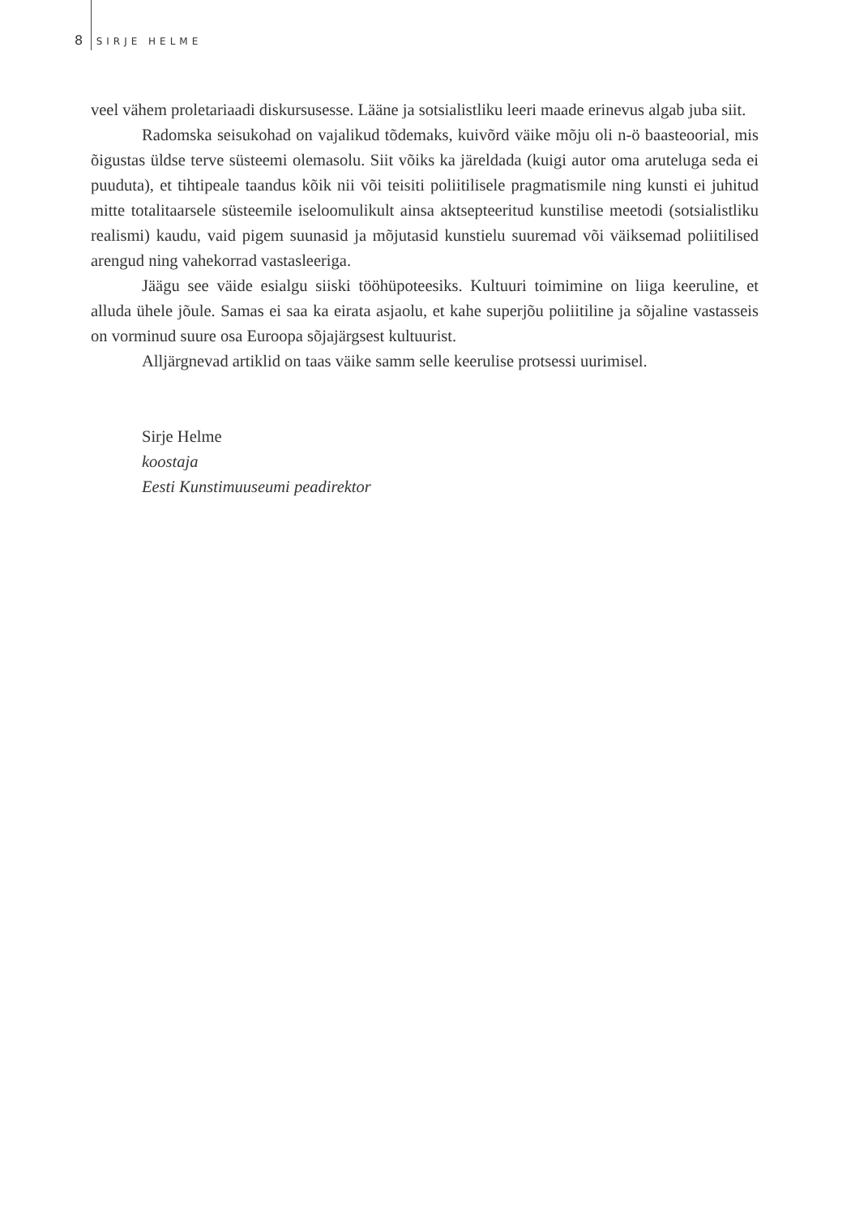8 SIRJE HELME
veel vähem proletariaadi diskursusesse. Lääne ja sotsialistliku leeri maade erinevus algab juba siit.
Radomska seisukohad on vajalikud tõdemaks, kuivõrd väike mõju oli n-ö baasteoorial, mis õigustas üldse terve süsteemi olemasolu. Siit võiks ka järeldada (kuigi autor oma aruteluga seda ei puuduta), et tihtipeale taandus kõik nii või teisiti poliitilisele pragmatismile ning kunsti ei juhitud mitte totalitaarsele süsteemile iseloomulikult ainsa aktsepteeritud kunstilise meetodi (sotsialistliku realismi) kaudu, vaid pigem suunasid ja mõjutasid kunstielu suuremad või väiksemad poliitilised arengud ning vahekorrad vastasleeriga.
Jäägu see väide esialgu siiski tööhüpoteesiks. Kultuuri toimimine on liiga keeruline, et alluda ühele jõule. Samas ei saa ka eirata asjaolu, et kahe superjõu poliitiline ja sõjaline vastasseis on vorminud suure osa Euroopa sõjajärgsest kultuurist.
Alljärgnevad artiklid on taas väike samm selle keerulise protsessi uurimisel.
Sirje Helme
koostaja
Eesti Kunstimuuseumi peadirektor